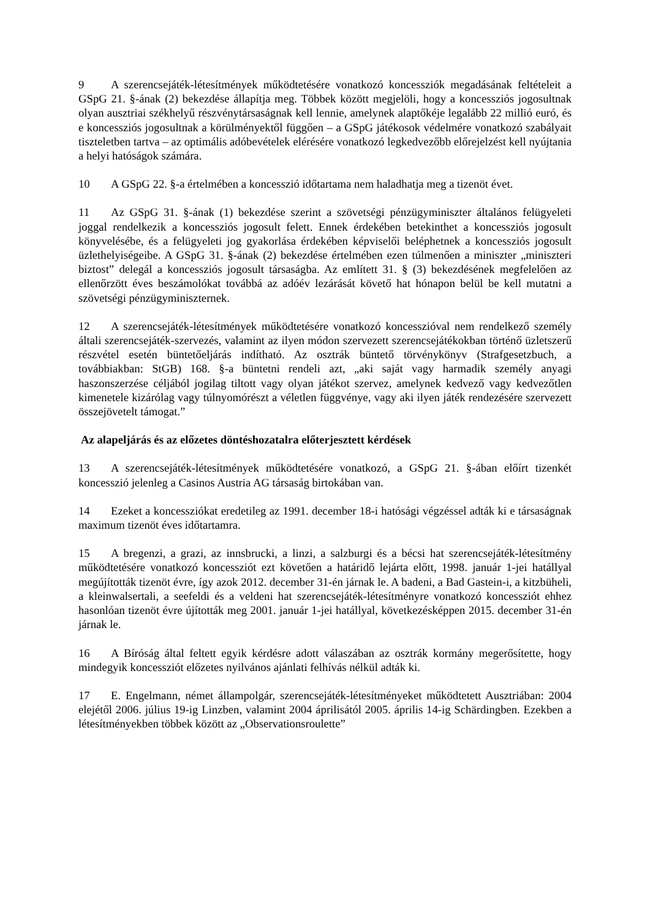9 A szerencsejáték-létesítmények működtetésére vonatkozó koncessziók megadásának feltételeit a GSpG 21. §-ának (2) bekezdése állapítja meg. Többek között megjelöli, hogy a koncessziós jogosultnak olyan ausztriai székhelyű részvénytársaságnak kell lennie, amelynek alaptőkéje legalább 22 millió euró, és e koncessziós jogosultnak a körülményektől függően – a GSpG játékosok védelmére vonatkozó szabályait tiszteletben tartva – az optimális adóbevételek elérésére vonatkozó legkedvezőbb előrejelzést kell nyújtania a helyi hatóságok számára.
10 A GSpG 22. §-a értelmében a koncesszió időtartama nem haladhatja meg a tizenöt évet.
11 Az GSpG 31. §-ának (1) bekezdése szerint a szövetségi pénzügyminiszter általános felügyeleti joggal rendelkezik a koncessziós jogosult felett. Ennek érdekében betekinthet a koncessziós jogosult könyvelésébe, és a felügyeleti jog gyakorlása érdekében képviselői beléphetnek a koncessziós jogosult üzlethelyiségeibe. A GSpG 31. §-ának (2) bekezdése értelmében ezen túlmenően a miniszter „miniszteri biztost” delegál a koncessziós jogosult társaságba. Az említett 31. § (3) bekezdésének megfelelően az ellenőrzött éves beszámolókat továbbá az adóév lezárását követő hat hónapon belül be kell mutatni a szövetségi pénzügyminiszternek.
12 A szerencsejáték-létesítmények működtetésére vonatkozó koncesszióval nem rendelkező személy általi szerencsejáték-szervezés, valamint az ilyen módon szervezett szerencsejátékokban történő üzletszerű részvétel esetén büntetőeljárás indítható. Az osztrák büntető törvénykönyv (Strafgesetzbuch, a továbbiakban: StGB) 168. §-a büntetni rendeli azt, „aki saját vagy harmadik személy anyagi haszonszerzése céljából jogilag tiltott vagy olyan játékot szervez, amelynek kedvező vagy kedvezőtlen kimenetele kizárólag vagy túlnyomórészt a véletlen függvénye, vagy aki ilyen játék rendezésére szervezett összejövetelt támogat.”
Az alapeljárás és az előzetes döntéshozatalra előterjesztett kérdések
13 A szerencsejáték-létesítmények működtetésére vonatkozó, a GSpG 21. §-ában előírt tizenkét koncesszió jelenleg a Casinos Austria AG társaság birtokában van.
14 Ezeket a koncessziókat eredetileg az 1991. december 18-i hatósági végzéssel adták ki e társaságnak maximum tizenöt éves időtartamra.
15 A bregenzi, a grazi, az innsbrucki, a linzi, a salzburgi és a bécsi hat szerencsejáték-létesítmény működtetésére vonatkozó koncessziót ezt követően a határidő lejárta előtt, 1998. január 1-jei hatállyal megújították tizenöt évre, így azok 2012. december 31-én járnak le. A badeni, a Bad Gastein-i, a kitzbüheli, a kleinwalsertali, a seefeldi és a veldeni hat szerencsejáték-létesítményre vonatkozó koncessziót ehhez hasonlóan tizenöt évre újították meg 2001. január 1-jei hatállyal, következésképpen 2015. december 31-én járnak le.
16 A Bíróság által feltett egyik kérdésre adott válaszában az osztrák kormány megerősítette, hogy mindegyik koncessziót előzetes nyilvános ajánlati felhívás nélkül adták ki.
17 E. Engelmann, német állampolgár, szerencsejáték-létesítményeket működtetett Ausztriában: 2004 elejétől 2006. július 19-ig Linzben, valamint 2004 áprilisától 2005. április 14-ig Schärdingben. Ezekben a létesítményekben többek között az „Observationsroulette”